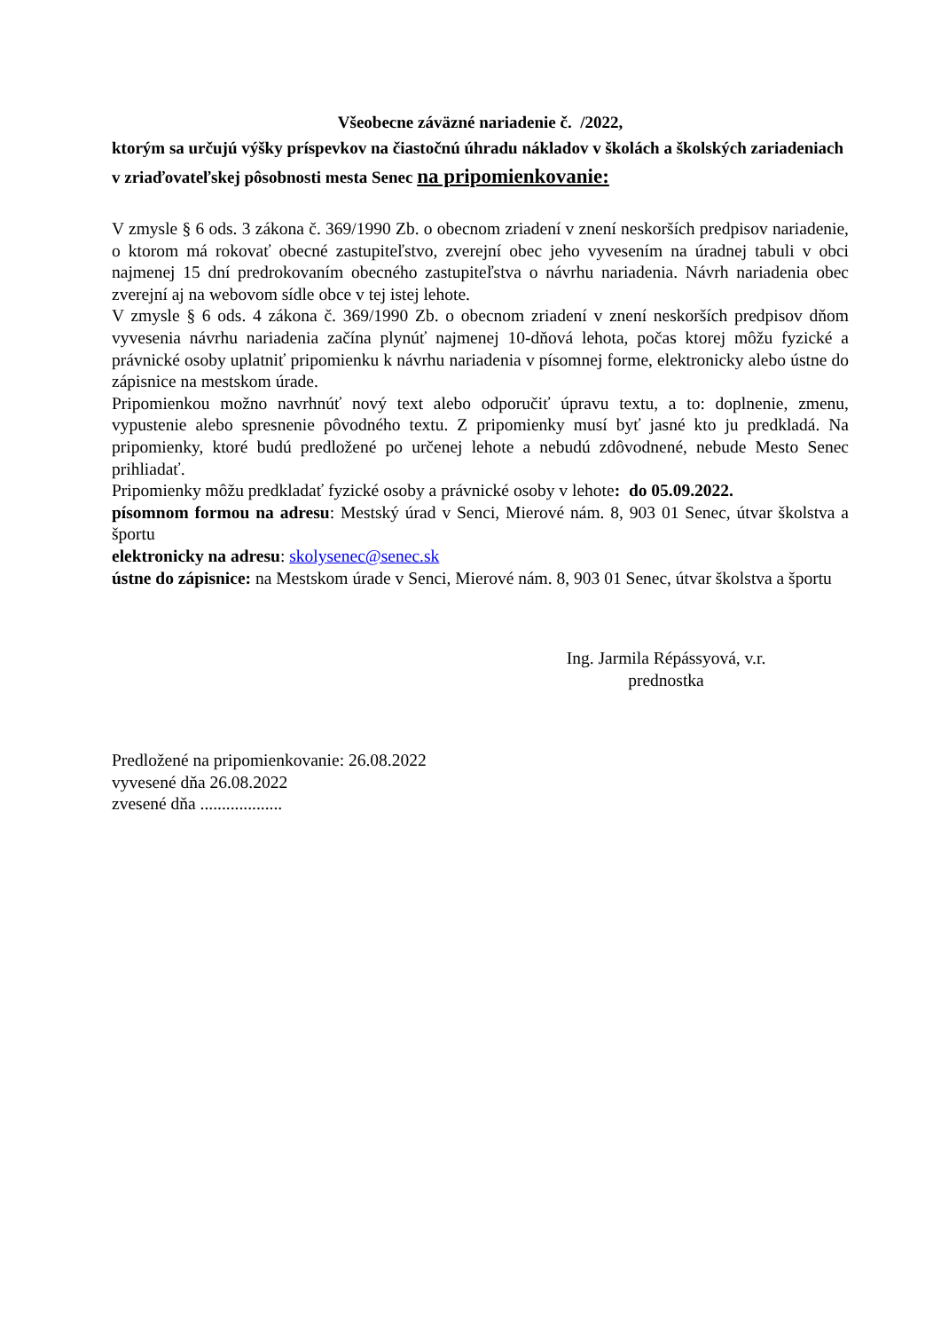Všeobecne záväzné nariadenie č. /2022,
ktorým sa určujú výšky príspevkov na čiastočnú úhradu nákladov v školách a školských zariadeniach v zriaďovateľskej pôsobnosti mesta Senec na pripomienkovanie:
V zmysle § 6 ods. 3 zákona č. 369/1990 Zb. o obecnom zriadení v znení neskorších predpisov nariadenie, o ktorom má rokovať obecné zastupiteľstvo, zverejní obec jeho vyvesením na úradnej tabuli v obci najmenej 15 dní predrokovaním obecného zastupiteľstva o návrhu nariadenia. Návrh nariadenia obec zverejní aj na webovom sídle obce v tej istej lehote.
V zmysle § 6 ods. 4 zákona č. 369/1990 Zb. o obecnom zriadení v znení neskorších predpisov dňom vyvesenia návrhu nariadenia začína plynúť najmenej 10-dňová lehota, počas ktorej môžu fyzické a právnické osoby uplatniť pripomienku k návrhu nariadenia v písomnej forme, elektronicky alebo ústne do zápisnice na mestskom úrade.
Pripomienkou možno navrhnúť nový text alebo odporučiť úpravu textu, a to: doplnenie, zmenu, vypustenie alebo spresnenie pôvodného textu. Z pripomienky musí byť jasné kto ju predkladá. Na pripomienky, ktoré budú predložené po určenej lehote a nebudú zdôvodnené, nebude Mesto Senec prihliadať.
Pripomienky môžu predkladať fyzické osoby a právnické osoby v lehote: do 05.09.2022.
písomnom formou na adresu: Mestský úrad v Senci, Mierové nám. 8, 903 01 Senec, útvar školstva a športu
elektronicky na adresu: skolysenec@senec.sk
ústne do zápisnice: na Mestskom úrade v Senci, Mierové nám. 8, 903 01 Senec, útvar školstva a športu
Ing. Jarmila Répássyová, v.r.
prednostka
Predložené na pripomienkovanie: 26.08.2022
vyvesené dňa 26.08.2022
zvesené dňa ...................